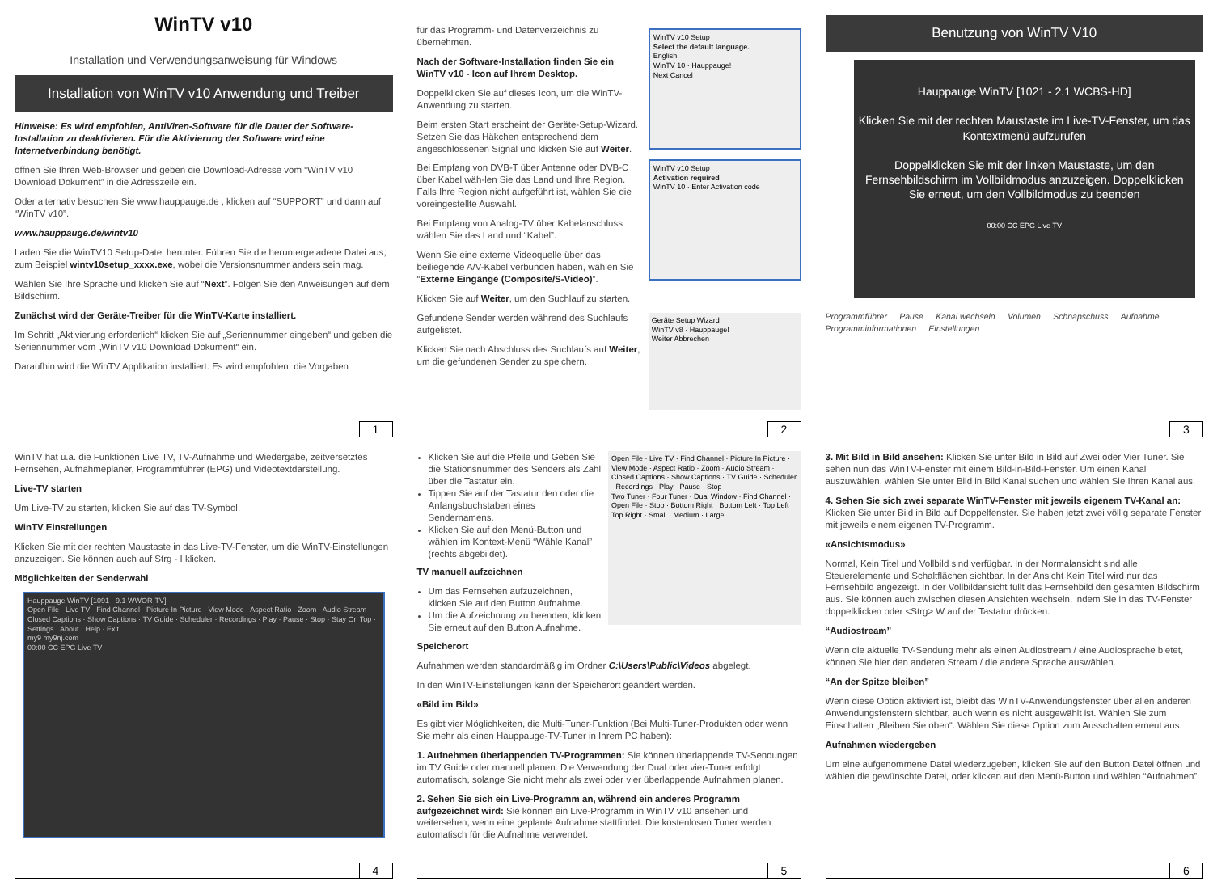WinTV v10
Installation und Verwendungsanweisung für Windows
Installation von WinTV v10 Anwendung und Treiber
Hinweise: Es wird empfohlen, AntiViren-Software für die Dauer der Software-Installation zu deaktivieren. Für die Aktivierung der Software wird eine Internetverbindung benötigt.
öffnen Sie Ihren Web-Browser und geben die Download-Adresse vom “WinTV v10 Download Dokument” in die Adresszeile ein.
Oder alternativ besuchen Sie www.hauppauge.de , klicken auf “SUPPORT” und dann auf “WinTV v10”.
www.hauppauge.de/wintv10
Laden Sie die WinTV10 Setup-Datei herunter. Führen Sie die heruntergeladene Datei aus, zum Beispiel wintv10setup_xxxx.exe, wobei die Versionsnummer anders sein mag.
Wählen Sie Ihre Sprache und klicken Sie auf “Next”. Folgen Sie den Anweisungen auf dem Bildschirm.
Zunächst wird der Geräte-Treiber für die WinTV-Karte installiert.
Im Schritt „Aktivierung erforderlich“ klicken Sie auf „Seriennummer eingeben“ und geben die Seriennummer vom „WinTV v10 Download Dokument“ ein.
Daraufhin wird die WinTV Applikation installiert. Es wird empfohlen, die Vorgaben
1
für das Programm- und Datenverzeichnis zu übernehmen.
Nach der Software-Installation finden Sie ein WinTV v10 - Icon auf Ihrem Desktop.
Doppelklicken Sie auf dieses Icon, um die WinTV-Anwendung zu starten.
Beim ersten Start erscheint der Geräte-Setup-Wizard. Setzen Sie das Häkchen entsprechend dem angeschlossenen Signal und klicken Sie auf Weiter.
Bei Empfang von DVB-T über Antenne oder DVB-C über Kabel wäh-len Sie das Land und Ihre Region. Falls Ihre Region nicht aufgeführt ist, wählen Sie die voreingestellte Auswahl.
Bei Empfang von Analog-TV über Kabelanschluss wählen Sie das Land und “Kabel”.
Wenn Sie eine externe Videoquelle über das beiliegende A/V-Kabel verbunden haben, wählen Sie “Externe Eingänge (Composite/S-Video)”.
Klicken Sie auf Weiter, um den Suchlauf zu starten.
Gefundene Sender werden während des Suchlaufs aufgelistet.
Klicken Sie nach Abschluss des Suchlaufs auf Weiter, um die gefundenen Sender zu speichern.
WinTV v10 Setup
Select the default language.
English
WinTV 10 · Hauppauge!
Next Cancel
WinTV v10 Setup
Activation required
WinTV 10 · Enter Activation code
Geräte Setup Wizard
WinTV v8 · Hauppauge!
Weiter Abbrechen
2
Benutzung von WinTV V10
Hauppauge WinTV [1021 - 2.1 WCBS-HD]
Klicken Sie mit der rechten Maustaste im Live-TV-Fenster, um das Kontextmenü aufzurufen
Doppelklicken Sie mit der linken Maustaste, um den Fernsehbildschirm im Vollbildmodus anzuzeigen. Doppelklicken Sie erneut, um den Vollbildmodus zu beenden
00:00 CC EPG Live TV
Programmführer Pause Kanal wechseln Volumen Schnapschuss Aufnahme Programminformationen Einstellungen
3
WinTV hat u.a. die Funktionen Live TV, TV-Aufnahme und Wiedergabe, zeitversetztes Fernsehen, Aufnahmeplaner, Programmführer (EPG) und Videotextdarstellung.
Live-TV starten
Um Live-TV zu starten, klicken Sie auf das TV-Symbol.
WinTV Einstellungen
Klicken Sie mit der rechten Maustaste in das Live-TV-Fenster, um die WinTV-Einstellungen anzuzeigen. Sie können auch auf Strg - I klicken.
Möglichkeiten der Senderwahl
Hauppauge WinTV [1091 - 9.1 WWOR-TV]
Open File · Live TV · Find Channel · Picture In Picture · View Mode · Aspect Ratio · Zoom · Audio Stream · Closed Captions · Show Captions · TV Guide · Scheduler · Recordings · Play · Pause · Stop · Stay On Top · Settings · About · Help · Exit
my9 my9nj.com
00:00 CC EPG Live TV
4
Klicken Sie auf die Pfeile und Geben Sie die Stationsnummer des Senders als Zahl über die Tastatur ein.
Tippen Sie auf der Tastatur den oder die Anfangsbuchstaben eines Sendernamens.
Klicken Sie auf den Menü-Button und wählen im Kontext-Menü “Wähle Kanal” (rechts abgebildet).
TV manuell aufzeichnen
Um das Fernsehen aufzuzeichnen, klicken Sie auf den Button Aufnahme.
Um die Aufzeichnung zu beenden, klicken Sie erneut auf den Button Aufnahme.
Speicherort
Open File · Live TV · Find Channel · Picture In Picture · View Mode · Aspect Ratio · Zoom · Audio Stream · Closed Captions · Show Captions · TV Guide · Scheduler · Recordings · Play · Pause · Stop
Two Tuner · Four Tuner · Dual Window · Find Channel · Open File · Stop · Bottom Right · Bottom Left · Top Left · Top Right · Small · Medium · Large
Aufnahmen werden standardmäßig im Ordner C:\Users\Public\Videos abgelegt.
In den WinTV-Einstellungen kann der Speicherort geändert werden.
«Bild im Bild»
Es gibt vier Möglichkeiten, die Multi-Tuner-Funktion (Bei Multi-Tuner-Produkten oder wenn Sie mehr als einen Hauppauge-TV-Tuner in Ihrem PC haben):
1. Aufnehmen überlappenden TV-Programmen: Sie können überlappende TV-Sendungen im TV Guide oder manuell planen. Die Verwendung der Dual oder vier-Tuner erfolgt automatisch, solange Sie nicht mehr als zwei oder vier überlappende Aufnahmen planen.
2. Sehen Sie sich ein Live-Programm an, während ein anderes Programm aufgezeichnet wird: Sie können ein Live-Programm in WinTV v10 ansehen und weitersehen, wenn eine geplante Aufnahme stattfindet. Die kostenlosen Tuner werden automatisch für die Aufnahme verwendet.
5
3. Mit Bild in Bild ansehen: Klicken Sie unter Bild in Bild auf Zwei oder Vier Tuner. Sie sehen nun das WinTV-Fenster mit einem Bild-in-Bild-Fenster. Um einen Kanal auszuwählen, wählen Sie unter Bild in Bild Kanal suchen und wählen Sie Ihren Kanal aus.
4. Sehen Sie sich zwei separate WinTV-Fenster mit jeweils eigenem TV-Kanal an: Klicken Sie unter Bild in Bild auf Doppelfenster. Sie haben jetzt zwei völlig separate Fenster mit jeweils einem eigenen TV-Programm.
«Ansichtsmodus»
Normal, Kein Titel und Vollbild sind verfügbar. In der Normalansicht sind alle Steuerelemente und Schaltflächen sichtbar. In der Ansicht Kein Titel wird nur das Fernsehbild angezeigt. In der Vollbildansicht füllt das Fernsehbild den gesamten Bildschirm aus. Sie können auch zwischen diesen Ansichten wechseln, indem Sie in das TV-Fenster doppelklicken oder <Strg> W auf der Tastatur drücken.
“Audiostream”
Wenn die aktuelle TV-Sendung mehr als einen Audiostream / eine Audiosprache bietet, können Sie hier den anderen Stream / die andere Sprache auswählen.
“An der Spitze bleiben”
Wenn diese Option aktiviert ist, bleibt das WinTV-Anwendungsfenster über allen anderen Anwendungsfenstern sichtbar, auch wenn es nicht ausgewählt ist. Wählen Sie zum Einschalten „Bleiben Sie oben“. Wählen Sie diese Option zum Ausschalten erneut aus.
Aufnahmen wiedergeben
Um eine aufgenommene Datei wiederzugeben, klicken Sie auf den Button Datei öffnen und wählen die gewünschte Datei, oder klicken auf den Menü-Button und wählen “Aufnahmen”.
6